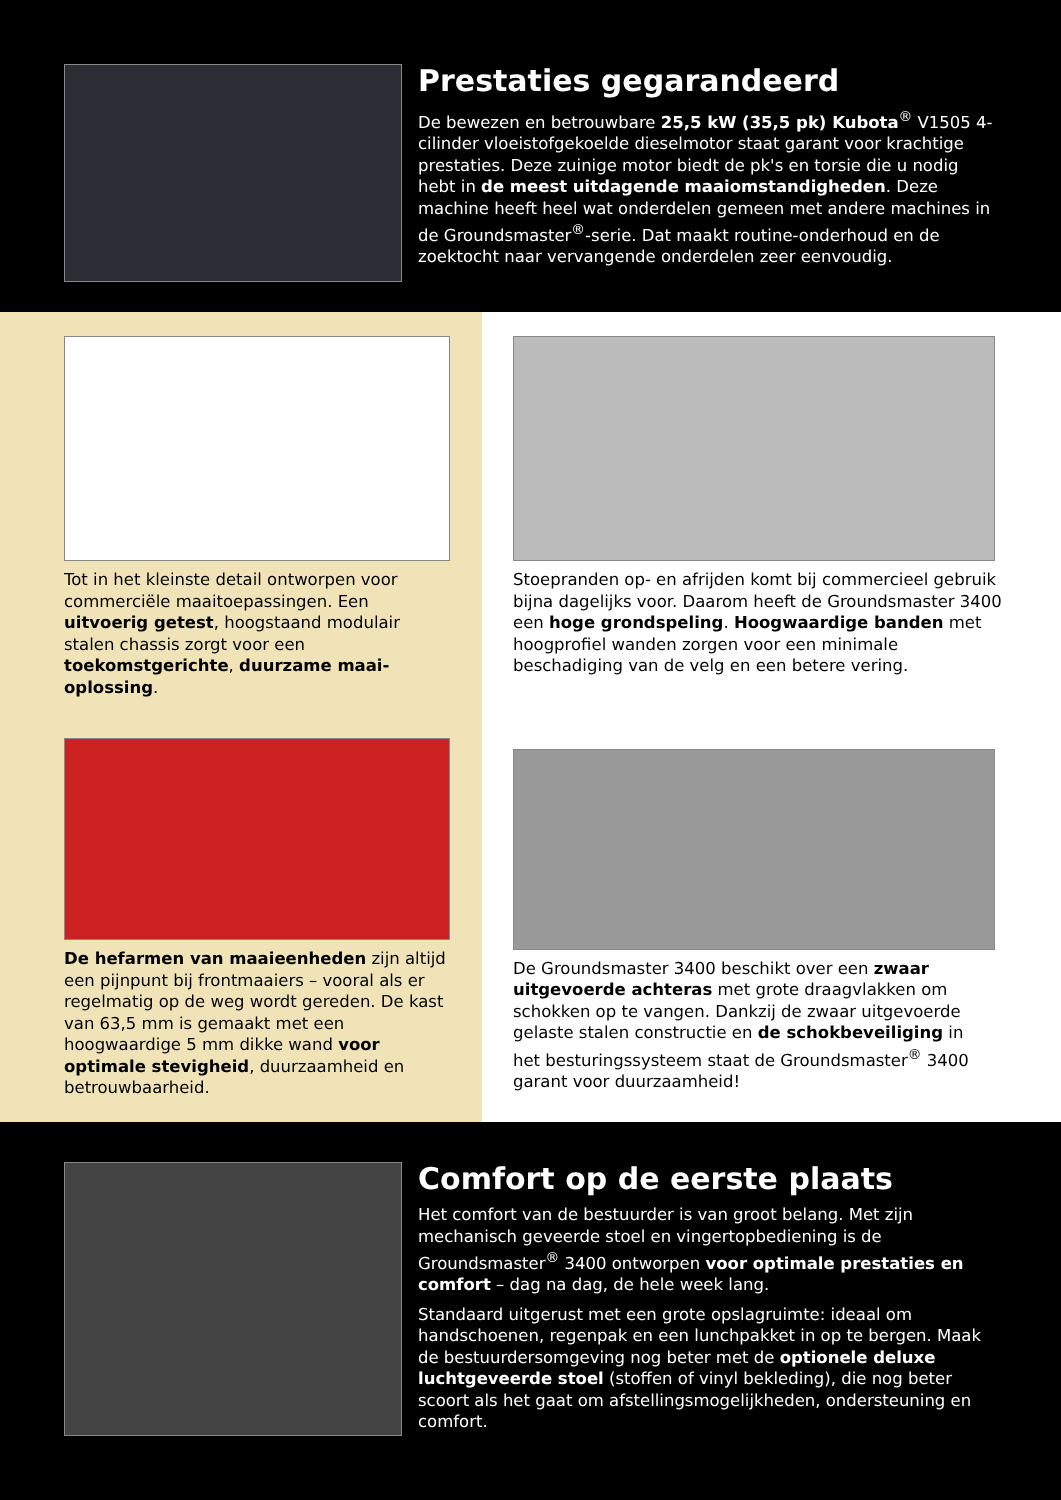Prestaties gegarandeerd
De bewezen en betrouwbare 25,5 kW (35,5 pk) Kubota<sup>®</sup> V1505 4-cilinder vloeistofgekoelde dieselmotor staat garant voor krachtige prestaties. Deze zuinige motor biedt de pk's en torsie die u nodig hebt in de meest uitdagende maaiomstandigheden. Deze machine heeft heel wat onderdelen gemeen met andere machines in de Groundsmaster<sup>®</sup>-serie. Dat maakt routine-onderhoud en de zoektocht naar vervangende onderdelen zeer eenvoudig.
Tot in het kleinste detail ontworpen voor commerciële maaitoepassingen. Een uitvoerig getest, hoogstaand modulair stalen chassis zorgt voor een toekomstgerichte, duurzame maai-oplossing.
De hefarmen van maaieenheden zijn altijd een pijnpunt bij frontmaaiers – vooral als er regelmatig op de weg wordt gereden. De kast van 63,5 mm is gemaakt met een hoogwaardige 5 mm dikke wand voor optimale stevigheid, duurzaamheid en betrouwbaarheid.
Stoepranden op- en afrijden komt bij commercieel gebruik bijna dagelijks voor. Daarom heeft de Groundsmaster 3400 een hoge grondspeling. Hoogwaardige banden met hoogprofiel wanden zorgen voor een minimale beschadiging van de velg en een betere vering.
De Groundsmaster 3400 beschikt over een zwaar uitgevoerde achteras met grote draagvlakken om schokken op te vangen. Dankzij de zwaar uitgevoerde gelaste stalen constructie en de schokbeveiliging in het besturingssysteem staat de Groundsmaster<sup>®</sup> 3400 garant voor duurzaamheid!
Comfort op de eerste plaats
Het comfort van de bestuurder is van groot belang. Met zijn mechanisch geveerde stoel en vingertopbediening is de Groundsmaster<sup>®</sup> 3400 ontworpen voor optimale prestaties en comfort – dag na dag, de hele week lang.
Standaard uitgerust met een grote opslagruimte: ideaal om handschoenen, regenpak en een lunchpakket in op te bergen. Maak de bestuurdersomgeving nog beter met de optionele deluxe luchtgeveerde stoel (stoffen of vinyl bekleding), die nog beter scoort als het gaat om afstellingsmogelijkheden, ondersteuning en comfort.